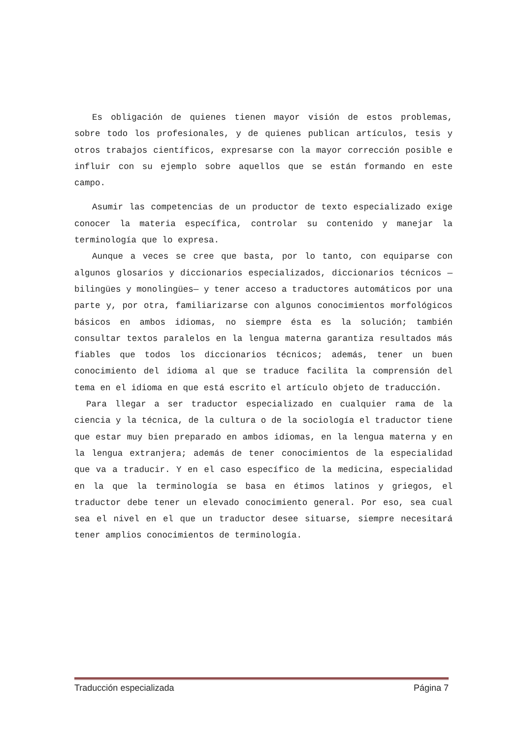Es obligación de quienes tienen mayor visión de estos problemas, sobre todo los profesionales, y de quienes publican artículos, tesis y otros trabajos científicos, expresarse con la mayor corrección posible e influir con su ejemplo sobre aquellos que se están formando en este campo.
Asumir las competencias de un productor de texto especializado exige conocer la materia específica, controlar su contenido y manejar la terminología que lo expresa.
Aunque a veces se cree que basta, por lo tanto, con equiparse con algunos glosarios y diccionarios especializados, diccionarios técnicos —bilingües y monolingües— y tener acceso a traductores automáticos por una parte y, por otra, familiarizarse con algunos conocimientos morfológicos básicos en ambos idiomas, no siempre ésta es la solución; también consultar textos paralelos en la lengua materna garantiza resultados más fiables que todos los diccionarios técnicos; además, tener un buen conocimiento del idioma al que se traduce facilita la comprensión del tema en el idioma en que está escrito el artículo objeto de traducción.
Para llegar a ser traductor especializado en cualquier rama de la ciencia y la técnica, de la cultura o de la sociología el traductor tiene que estar muy bien preparado en ambos idiomas, en la lengua materna y en la lengua extranjera; además de tener conocimientos de la especialidad que va a traducir. Y en el caso específico de la medicina, especialidad en la que la terminología se basa en étimos latinos y griegos, el traductor debe tener un elevado conocimiento general. Por eso, sea cual sea el nivel en el que un traductor desee situarse, siempre necesitará tener amplios conocimientos de terminología.
Traducción especializada Página 7